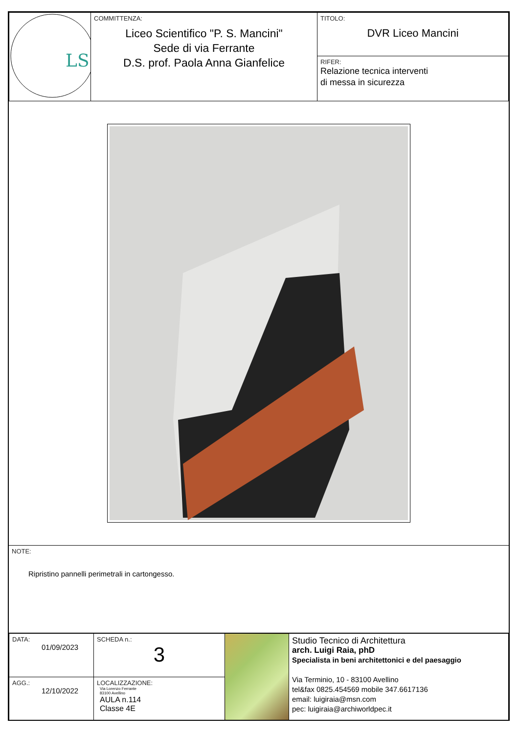| LS | COMMITTENZA: Liceo Scientifico "P. S. Mancini" Sede di via Ferrante D.S. prof. Paola Anna Gianfelice | TITOLO: DVR Liceo Mancini |
| | | RIFER: Relazione tecnica interventi di messa in sicurezza |
| NOTE: Ripristino pannelli perimetrali in cartongesso. |
| DATA: 01/09/2023 | SCHEDA n.: 3 | | Studio Tecnico di Architettura arch. Luigi Raia, phD Specialista in beni architettonici e del paesaggio Via Terminio, 10 - 83100 Avellino tel&fax 0825.454569 mobile 347.6617136 email: luigiraia@msn.com pec: luigiraia@archiworldpec.it |
| AGG.: 12/10/2022 | LOCALIZZAZIONE: Via Lorenzo Ferrante 83100 Avellino AULA n.114 Classe 4E | | |